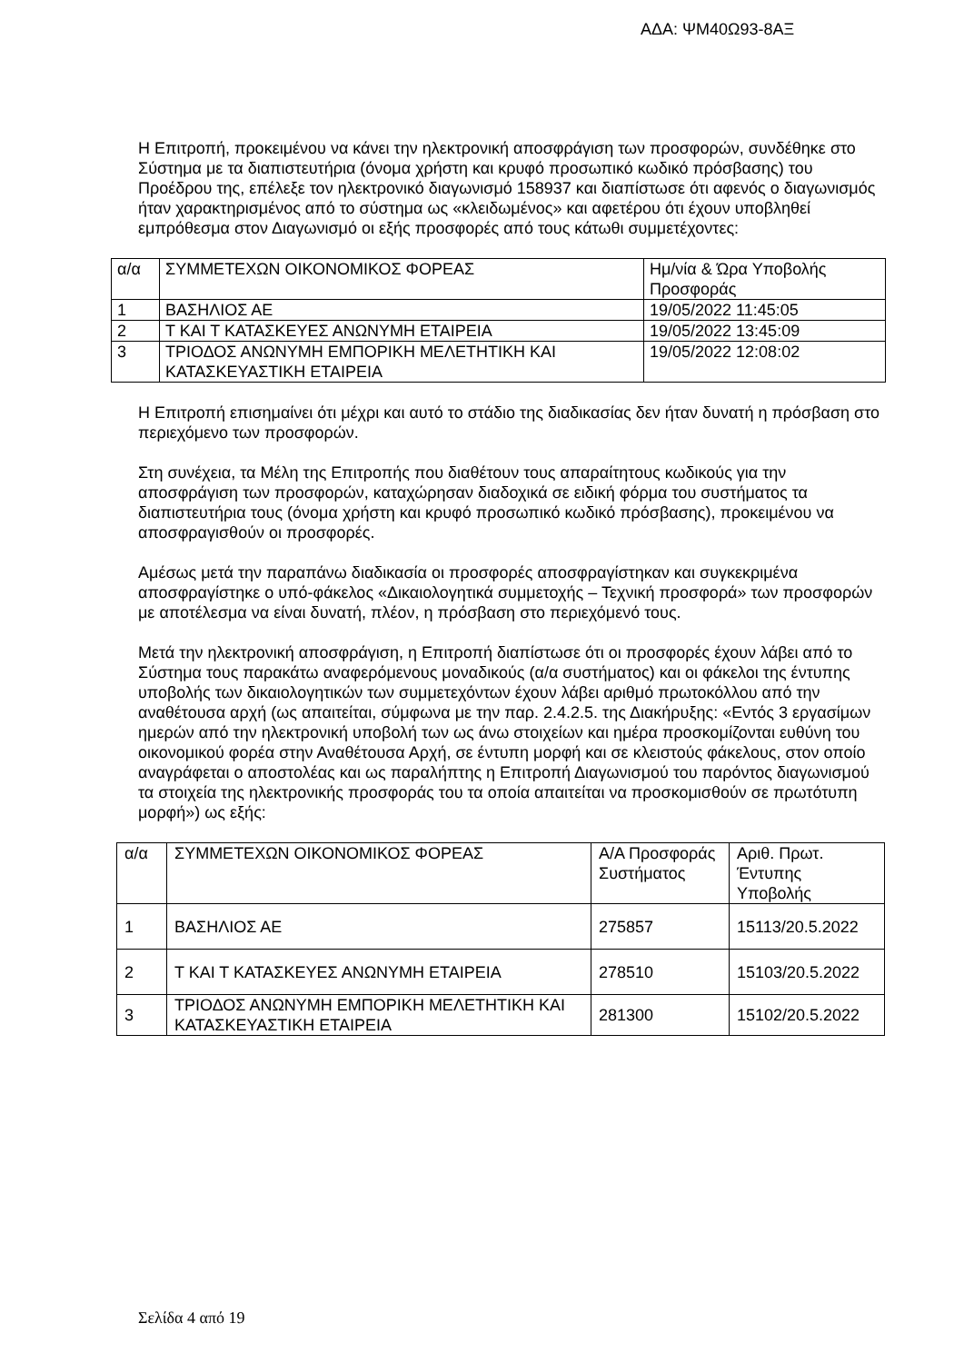ΑΔΑ: ΨΜ40Ω93-8ΑΞ
Η Επιτροπή, προκειμένου να κάνει την ηλεκτρονική αποσφράγιση των προσφορών, συνδέθηκε στο Σύστημα με τα διαπιστευτήρια (όνομα χρήστη και κρυφό προσωπικό κωδικό πρόσβασης) του Προέδρου της, επέλεξε τον ηλεκτρονικό διαγωνισμό 158937 και διαπίστωσε ότι αφενός ο διαγωνισμός ήταν χαρακτηρισμένος από το σύστημα ως «κλειδωμένος» και αφετέρου ότι έχουν υποβληθεί εμπρόθεσμα στον Διαγωνισμό οι εξής προσφορές από τους κάτωθι συμμετέχοντες:
| α/α | ΣΥΜΜΕΤΕΧΩΝ ΟΙΚΟΝΟΜΙΚΟΣ ΦΟΡΕΑΣ | Ημ/νία & Ώρα Υποβολής Προσφοράς |
| 1 | ΒΑΣΗΛΙΟΣ ΑΕ | 19/05/2022 11:45:05 |
| 2 | Τ ΚΑΙ Τ ΚΑΤΑΣΚΕΥΕΣ ΑΝΩΝΥΜΗ ΕΤΑΙΡΕΙΑ | 19/05/2022 13:45:09 |
| 3 | ΤΡΙΟΔΟΣ ΑΝΩΝΥΜΗ ΕΜΠΟΡΙΚΗ ΜΕΛΕΤΗΤΙΚΗ ΚΑΙ ΚΑΤΑΣΚΕΥΑΣΤΙΚΗ ΕΤΑΙΡΕΙΑ | 19/05/2022 12:08:02 |
Η Επιτροπή επισημαίνει ότι μέχρι και αυτό το στάδιο της διαδικασίας δεν ήταν δυνατή η πρόσβαση στο περιεχόμενο των προσφορών.
Στη συνέχεια, τα Μέλη της Επιτροπής που διαθέτουν τους απαραίτητους κωδικούς για την αποσφράγιση των προσφορών, καταχώρησαν διαδοχικά σε ειδική φόρμα του συστήματος τα διαπιστευτήρια τους (όνομα χρήστη και κρυφό προσωπικό κωδικό πρόσβασης), προκειμένου να αποσφραγισθούν οι προσφορές.
Αμέσως μετά την παραπάνω διαδικασία οι προσφορές αποσφραγίστηκαν και συγκεκριμένα αποσφραγίστηκε ο υπό-φάκελος «Δικαιολογητικά συμμετοχής – Τεχνική προσφορά» των προσφορών με αποτέλεσμα να είναι δυνατή, πλέον, η πρόσβαση στο περιεχόμενό τους.
Μετά την ηλεκτρονική αποσφράγιση, η Επιτροπή διαπίστωσε ότι οι προσφορές έχουν λάβει από το Σύστημα τους παρακάτω αναφερόμενους μοναδικούς (α/α συστήματος) και οι φάκελοι της έντυπης υποβολής των δικαιολογητικών των συμμετεχόντων έχουν λάβει αριθμό πρωτοκόλλου από την αναθέτουσα αρχή (ως απαιτείται, σύμφωνα με την παρ. 2.4.2.5. της Διακήρυξης: «Εντός 3 εργασίμων ημερών από την ηλεκτρονική υποβολή των ως άνω στοιχείων και ημέρα προσκομίζονται ευθύνη του οικονομικού φορέα στην Αναθέτουσα Αρχή, σε έντυπη μορφή και σε κλειστούς φάκελους, στον οποίο αναγράφεται ο αποστολέας και ως παραλήπτης η Επιτροπή Διαγωνισμού του παρόντος διαγωνισμού τα στοιχεία της ηλεκτρονικής προσφοράς του τα οποία απαιτείται να προσκομισθούν σε πρωτότυπη μορφή») ως εξής:
| α/α | ΣΥΜΜΕΤΕΧΩΝ ΟΙΚΟΝΟΜΙΚΟΣ ΦΟΡΕΑΣ | Α/Α Προσφοράς Συστήματος | Αριθ. Πρωτ. Έντυπης Υποβολής |
| 1 | ΒΑΣΗΛΙΟΣ ΑΕ | 275857 | 15113/20.5.2022 |
| 2 | Τ ΚΑΙ Τ ΚΑΤΑΣΚΕΥΕΣ ΑΝΩΝΥΜΗ ΕΤΑΙΡΕΙΑ | 278510 | 15103/20.5.2022 |
| 3 | ΤΡΙΟΔΟΣ ΑΝΩΝΥΜΗ ΕΜΠΟΡΙΚΗ ΜΕΛΕΤΗΤΙΚΗ ΚΑΙ ΚΑΤΑΣΚΕΥΑΣΤΙΚΗ ΕΤΑΙΡΕΙΑ | 281300 | 15102/20.5.2022 |
Σελίδα 4 από 19